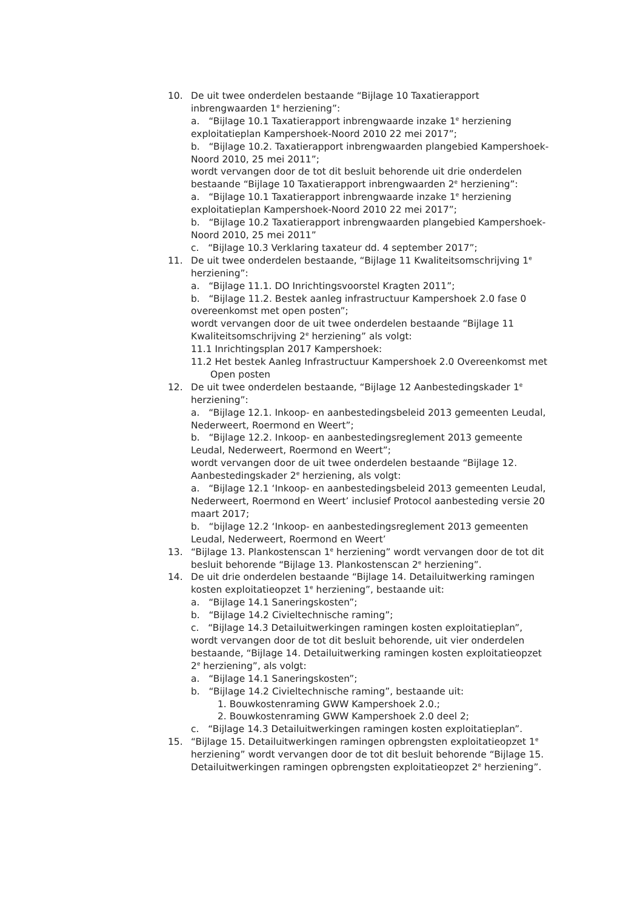10. De uit twee onderdelen bestaande “Bijlage 10 Taxatierapport inbrengwaarden 1<sup>e</sup> herziening”:
a. “Bijlage 10.1 Taxatierapport inbrengwaarde inzake 1<sup>e</sup> herziening exploitatieplan Kampershoek-Noord 2010 22 mei 2017”;
b. “Bijlage 10.2. Taxatierapport inbrengwaarden plangebied Kampershoek-Noord 2010, 25 mei 2011”;
wordt vervangen door de tot dit besluit behorende uit drie onderdelen bestaande “Bijlage 10 Taxatierapport inbrengwaarden 2<sup>e</sup> herziening”:
a. “Bijlage 10.1 Taxatierapport inbrengwaarde inzake 1<sup>e</sup> herziening exploitatieplan Kampershoek-Noord 2010 22 mei 2017”;
b. “Bijlage 10.2 Taxatierapport inbrengwaarden plangebied Kampershoek-Noord 2010, 25 mei 2011”
c. “Bijlage 10.3 Verklaring taxateur dd. 4 september 2017”;
11. De uit twee onderdelen bestaande, “Bijlage 11 Kwaliteitsomschrijving 1<sup>e</sup> herziening”:
a. “Bijlage 11.1. DO Inrichtingsvoorstel Kragten 2011”;
b. “Bijlage 11.2. Bestek aanleg infrastructuur Kampershoek 2.0 fase 0 overeenkomst met open posten”;
wordt vervangen door de uit twee onderdelen bestaande “Bijlage 11 Kwaliteitsomschrijving 2<sup>e</sup> herziening” als volgt:
11.1 Inrichtingsplan 2017 Kampershoek:
11.2 Het bestek Aanleg Infrastructuur Kampershoek 2.0 Overeenkomst met Open posten
12. De uit twee onderdelen bestaande, “Bijlage 12 Aanbestedingskader 1<sup>e</sup> herziening”:
a. “Bijlage 12.1. Inkoop- en aanbestedingsbeleid 2013 gemeenten Leudal, Nederweert, Roermond en Weert”;
b. “Bijlage 12.2. Inkoop- en aanbestedingsreglement 2013 gemeente Leudal, Nederweert, Roermond en Weert”;
wordt vervangen door de uit twee onderdelen bestaande “Bijlage 12. Aanbestedingskader 2<sup>e</sup> herziening, als volgt:
a. “Bijlage 12.1 ‘Inkoop- en aanbestedingsbeleid 2013 gemeenten Leudal, Nederweert, Roermond en Weert’ inclusief Protocol aanbesteding versie 20 maart 2017;
b. “bijlage 12.2 ‘Inkoop- en aanbestedingsreglement 2013 gemeenten Leudal, Nederweert, Roermond en Weert’
13. “Bijlage 13. Plankostenscan 1<sup>e</sup> herziening” wordt vervangen door de tot dit besluit behorende “Bijlage 13. Plankostenscan 2<sup>e</sup> herziening”.
14. De uit drie onderdelen bestaande “Bijlage 14. Detailuitwerking ramingen kosten exploitatieopzet 1<sup>e</sup> herziening”, bestaande uit:
a. “Bijlage 14.1 Saneringskosten”;
b. “Bijlage 14.2 Civieltechnische raming”;
c. “Bijlage 14.3 Detailuitwerkingen ramingen kosten exploitatieplan”, wordt vervangen door de tot dit besluit behorende, uit vier onderdelen bestaande, “Bijlage 14. Detailuitwerking ramingen kosten exploitatieopzet 2<sup>e</sup> herziening”, als volgt:
a. “Bijlage 14.1 Saneringskosten”;
b. “Bijlage 14.2 Civieltechnische raming”, bestaande uit:
1. Bouwkostenraming GWW Kampershoek 2.0.;
2. Bouwkostenraming GWW Kampershoek 2.0 deel 2;
c. “Bijlage 14.3 Detailuitwerkingen ramingen kosten exploitatieplan”.
15. “Bijlage 15. Detailuitwerkingen ramingen opbrengsten exploitatieopzet 1<sup>e</sup> herziening” wordt vervangen door de tot dit besluit behorende “Bijlage 15. Detailuitwerkingen ramingen opbrengsten exploitatieopzet 2<sup>e</sup> herziening”.